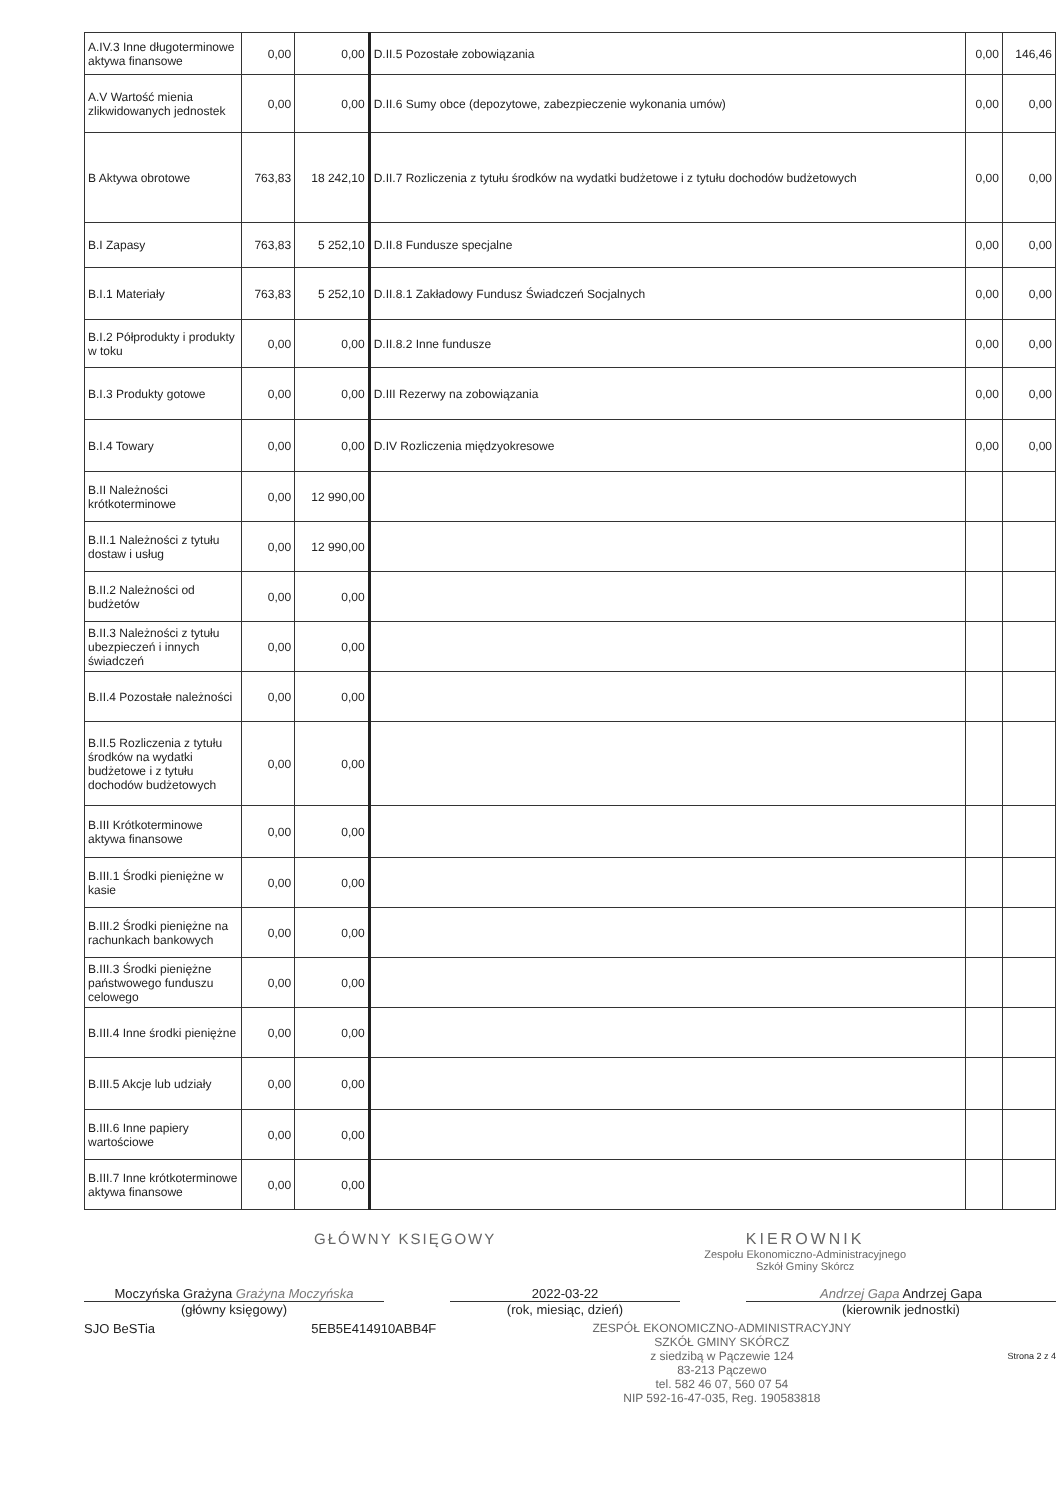| A.IV.3 Inne długoterminowe aktywa finansowe | 0,00 | 0,00 | D.II.5 Pozostałe zobowiązania | 0,00 | 146,46 |
| A.V Wartość mienia zlikwidowanych jednostek | 0,00 | 0,00 | D.II.6 Sumy obce (depozytowe, zabezpieczenie wykonania umów) | 0,00 | 0,00 |
| B Aktywa obrotowe | 763,83 | 18 242,10 | D.II.7 Rozliczenia z tytułu środków na wydatki budżetowe i z tytułu dochodów budżetowych | 0,00 | 0,00 |
| B.I Zapasy | 763,83 | 5 252,10 | D.II.8 Fundusze specjalne | 0,00 | 0,00 |
| B.I.1 Materiały | 763,83 | 5 252,10 | D.II.8.1 Zakładowy Fundusz Świadczeń Socjalnych | 0,00 | 0,00 |
| B.I.2 Półprodukty i produkty w toku | 0,00 | 0,00 | D.II.8.2 Inne fundusze | 0,00 | 0,00 |
| B.I.3 Produkty gotowe | 0,00 | 0,00 | D.III Rezerwy na zobowiązania | 0,00 | 0,00 |
| B.I.4 Towary | 0,00 | 0,00 | D.IV Rozliczenia międzyokresowe | 0,00 | 0,00 |
| B.II Należności krótkoterminowe | 0,00 | 12 990,00 | | | |
| B.II.1 Należności z tytułu dostaw i usług | 0,00 | 12 990,00 | | | |
| B.II.2 Należności od budżetów | 0,00 | 0,00 | | | |
| B.II.3 Należności z tytułu ubezpieczeń i innych świadczeń | 0,00 | 0,00 | | | |
| B.II.4 Pozostałe należności | 0,00 | 0,00 | | | |
| B.II.5 Rozliczenia z tytułu środków na wydatki budżetowe i z tytułu dochodów budżetowych | 0,00 | 0,00 | | | |
| B.III Krótkoterminowe aktywa finansowe | 0,00 | 0,00 | | | |
| B.III.1 Środki pieniężne w kasie | 0,00 | 0,00 | | | |
| B.III.2 Środki pieniężne na rachunkach bankowych | 0,00 | 0,00 | | | |
| B.III.3 Środki pieniężne państwowego funduszu celowego | 0,00 | 0,00 | | | |
| B.III.4 Inne środki pieniężne | 0,00 | 0,00 | | | |
| B.III.5 Akcje lub udziały | 0,00 | 0,00 | | | |
| B.III.6 Inne papiery wartościowe | 0,00 | 0,00 | | | |
| B.III.7 Inne krótkoterminowe aktywa finansowe | 0,00 | 0,00 | | | |
GŁÓWNY KSIĘGOWY KIEROWNIK
Zespołu Ekonomiczno-Administracyjnego
Szkół Gminy Skórcz
Moczyńska Grażyna Grażyna Moczyńska
(główny księgowy)
2022-03-22
(rok, miesiąc, dzień)
Andrzej Gapa Andrzej Gapa
(kierownik jednostki)
SJO BeSTia 5EB5E414910ABB4F ZESPÓŁ EKONOMICZNO-ADMINISTRACYJNY
SZKÓŁ GMINY SKÓRCZ
z siedzibą w Pączewie 124
83-213 Pączewo
tel. 582 46 07, 560 07 54
NIP 592-16-47-035, Reg. 190583818
Strona 2 z 4